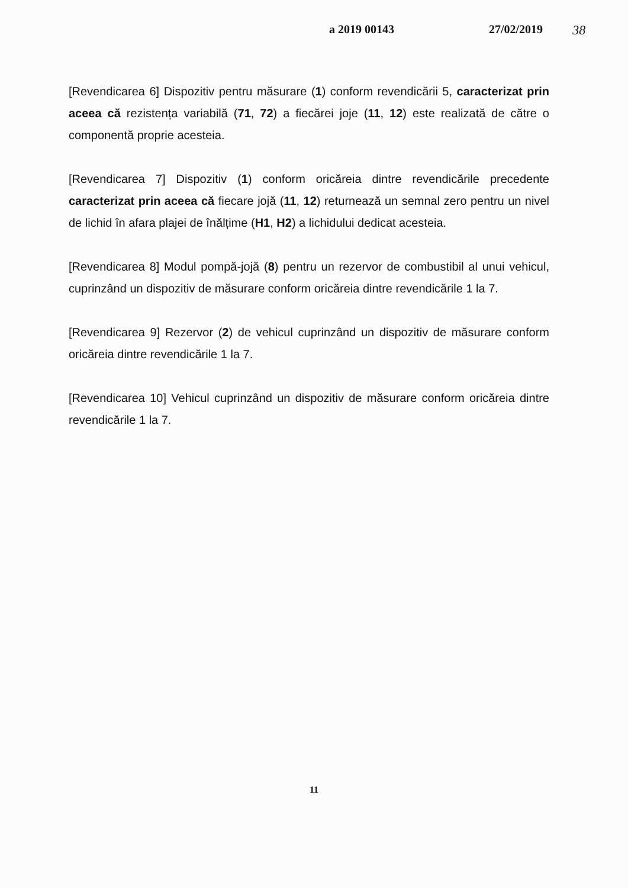a 2019 00143 27/02/2019 38
[Revendicarea 6] Dispozitiv pentru măsurare (1) conform revendicării 5, caracterizat prin aceea că rezistența variabilă (71, 72) a fiecărei joje (11, 12) este realizată de către o componentă proprie acesteia.
[Revendicarea 7] Dispozitiv (1) conform oricăreia dintre revendicările precedente caracterizat prin aceea că fiecare jojă (11, 12) returnează un semnal zero pentru un nivel de lichid în afara plajei de înălțime (H1, H2) a lichidului dedicat acesteia.
[Revendicarea 8] Modul pompă-jojă (8) pentru un rezervor de combustibil al unui vehicul, cuprinzând un dispozitiv de măsurare conform oricăreia dintre revendicările 1 la 7.
[Revendicarea 9] Rezervor (2) de vehicul cuprinzând un dispozitiv de măsurare conform oricăreia dintre revendicările 1 la 7.
[Revendicarea 10] Vehicul cuprinzând un dispozitiv de măsurare conform oricăreia dintre revendicările 1 la 7.
11